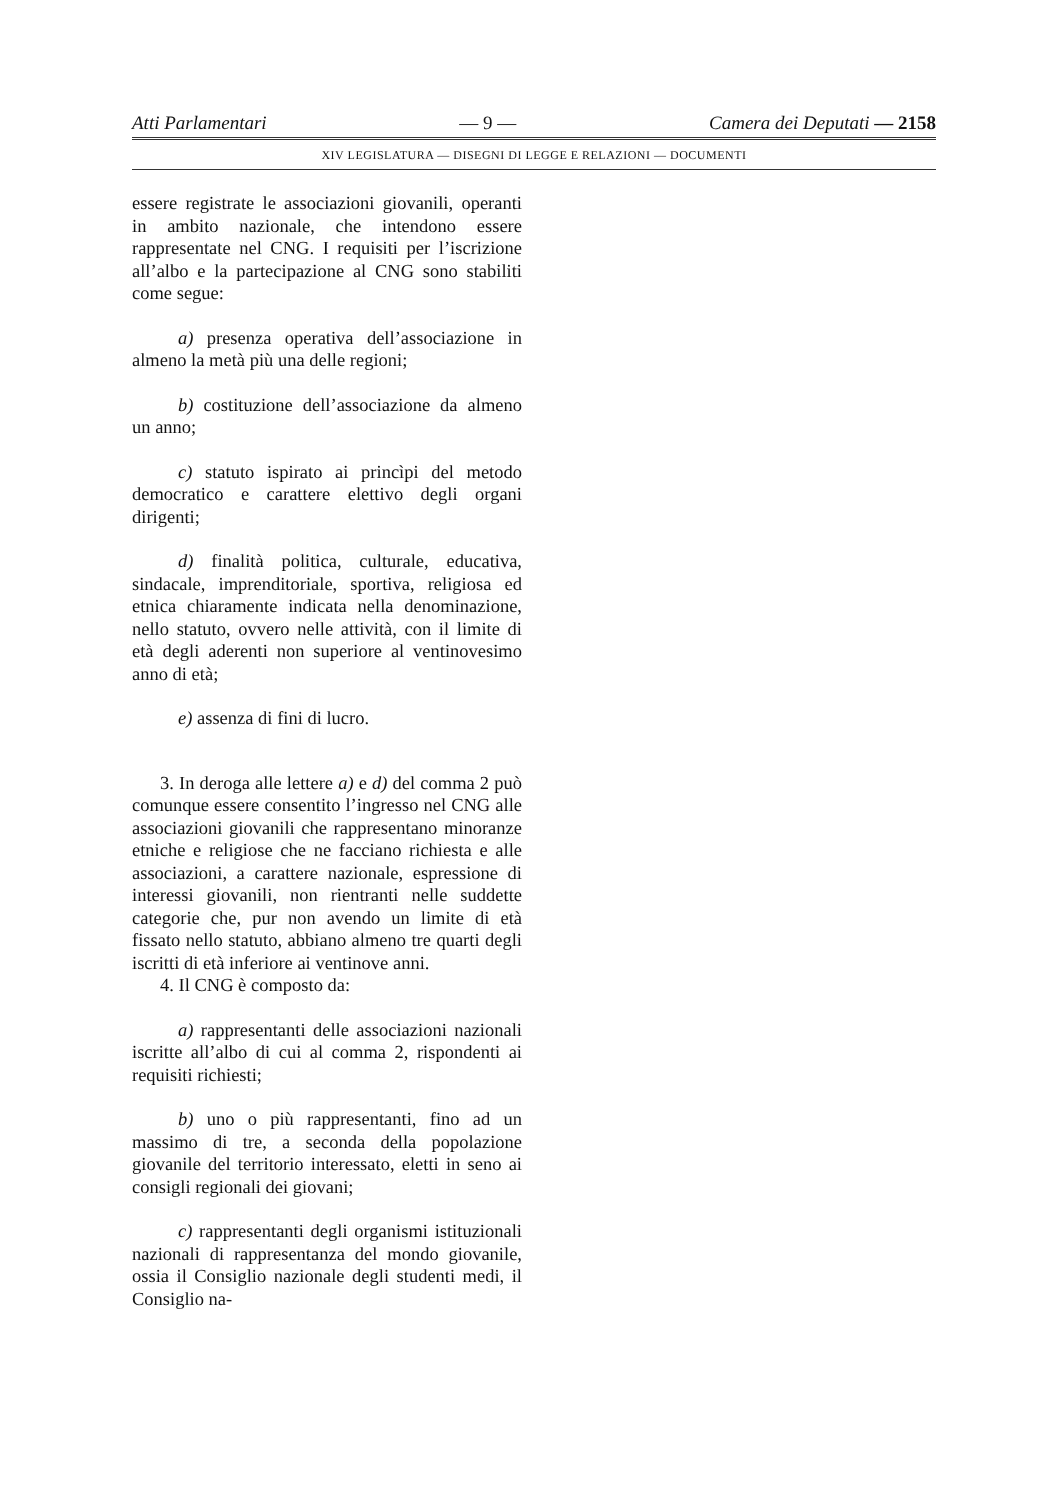Atti Parlamentari — 9 — Camera dei Deputati — 2158
XIV LEGISLATURA — DISEGNI DI LEGGE E RELAZIONI — DOCUMENTI
essere registrate le associazioni giovanili, operanti in ambito nazionale, che intendono essere rappresentate nel CNG. I requisiti per l’iscrizione all’albo e la partecipazione al CNG sono stabiliti come segue:
a) presenza operativa dell’associazione in almeno la metà più una delle regioni;
b) costituzione dell’associazione da almeno un anno;
c) statuto ispirato ai princìpi del metodo democratico e carattere elettivo degli organi dirigenti;
d) finalità politica, culturale, educativa, sindacale, imprenditoriale, sportiva, religiosa ed etnica chiaramente indicata nella denominazione, nello statuto, ovvero nelle attività, con il limite di età degli aderenti non superiore al ventinovesimo anno di età;
e) assenza di fini di lucro.
3. In deroga alle lettere a) e d) del comma 2 può comunque essere consentito l’ingresso nel CNG alle associazioni giovanili che rappresentano minoranze etniche e religiose che ne facciano richiesta e alle associazioni, a carattere nazionale, espressione di interessi giovanili, non rientranti nelle suddette categorie che, pur non avendo un limite di età fissato nello statuto, abbiano almeno tre quarti degli iscritti di età inferiore ai ventinove anni.
4. Il CNG è composto da:
a) rappresentanti delle associazioni nazionali iscritte all’albo di cui al comma 2, rispondenti ai requisiti richiesti;
b) uno o più rappresentanti, fino ad un massimo di tre, a seconda della popolazione giovanile del territorio interessato, eletti in seno ai consigli regionali dei giovani;
c) rappresentanti degli organismi istituzionali nazionali di rappresentanza del mondo giovanile, ossia il Consiglio nazionale degli studenti medi, il Consiglio na-